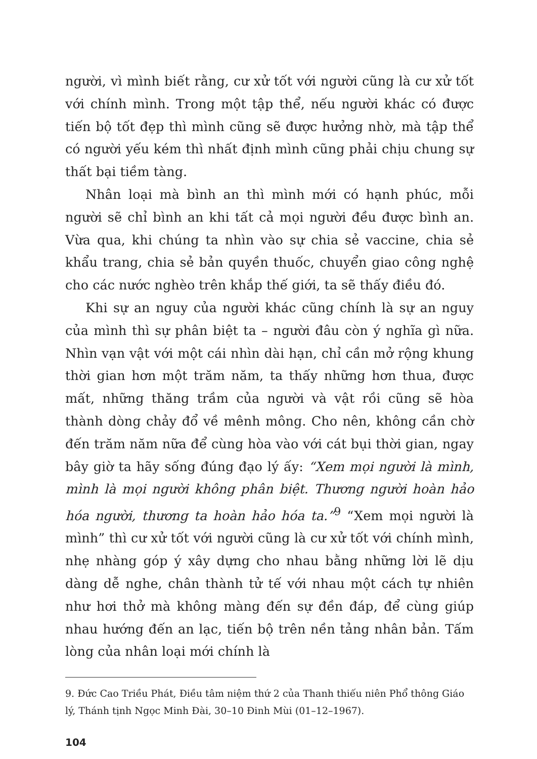người, vì mình biết rằng, cư xử tốt với người cũng là cư xử tốt với chính mình. Trong một tập thể, nếu người khác có được tiến bộ tốt đẹp thì mình cũng sẽ được hưởng nhờ, mà tập thể có người yếu kém thì nhất định mình cũng phải chịu chung sự thất bại tiềm tàng.
Nhân loại mà bình an thì mình mới có hạnh phúc, mỗi người sẽ chỉ bình an khi tất cả mọi người đều được bình an. Vừa qua, khi chúng ta nhìn vào sự chia sẻ vaccine, chia sẻ khẩu trang, chia sẻ bản quyền thuốc, chuyển giao công nghệ cho các nước nghèo trên khắp thế giới, ta sẽ thấy điều đó.
Khi sự an nguy của người khác cũng chính là sự an nguy của mình thì sự phân biệt ta – người đâu còn ý nghĩa gì nữa. Nhìn vạn vật với một cái nhìn dài hạn, chỉ cần mở rộng khung thời gian hơn một trăm năm, ta thấy những hơn thua, được mất, những thăng trầm của người và vật rồi cũng sẽ hòa thành dòng chảy đổ về mênh mông. Cho nên, không cần chờ đến trăm năm nữa để cùng hòa vào với cát bụi thời gian, ngay bây giờ ta hãy sống đúng đạo lý ấy: “Xem mọi người là mình, mình là mọi người không phân biệt. Thương người hoàn hảo hóa người, thương ta hoàn hảo hóa ta.”<sup>9</sup> “Xem mọi người là mình” thì cư xử tốt với người cũng là cư xử tốt với chính mình, nhẹ nhàng góp ý xây dựng cho nhau bằng những lời lẽ dịu dàng dễ nghe, chân thành tử tế với nhau một cách tự nhiên như hơi thở mà không màng đến sự đền đáp, để cùng giúp nhau hướng đến an lạc, tiến bộ trên nền tảng nhân bản. Tấm lòng của nhân loại mới chính là
9. Đức Cao Triều Phát, Điều tâm niệm thứ 2 của Thanh thiếu niên Phổ thông Giáo lý, Thánh tịnh Ngọc Minh Đài, 30–10 Đinh Mùi (01–12–1967).
104